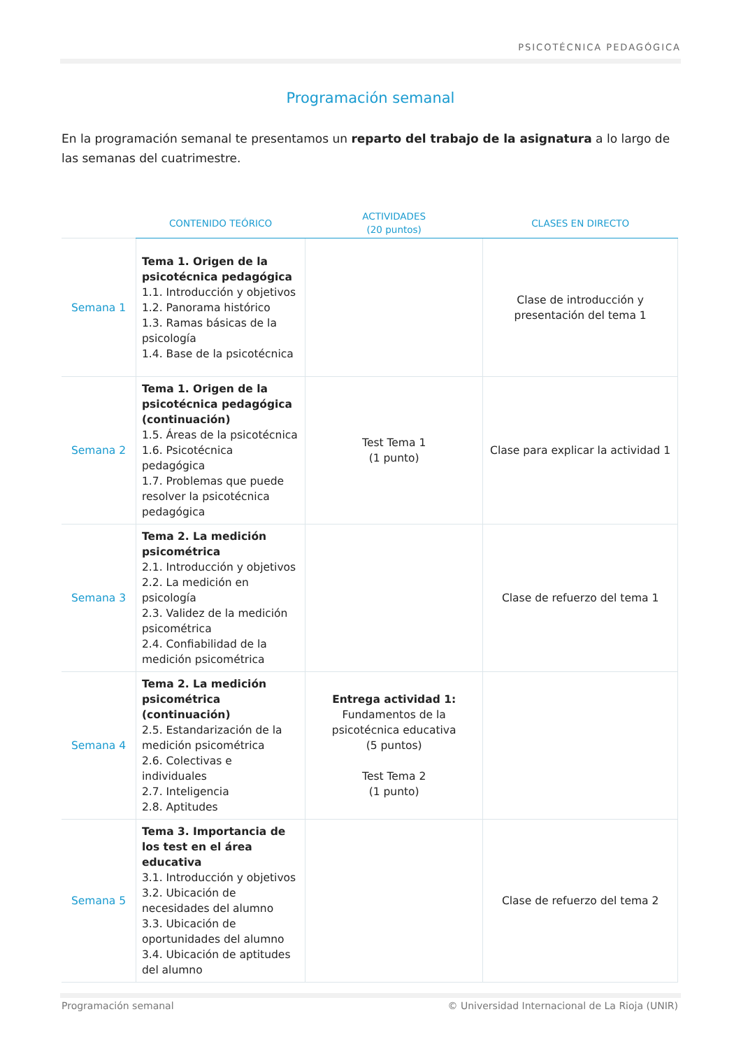PSICOTÉCNICA PEDAGÓGICA
Programación semanal
En la programación semanal te presentamos un reparto del trabajo de la asignatura a lo largo de las semanas del cuatrimestre.
| | CONTENIDO TEÓRICO | ACTIVIDADES (20 puntos) | CLASES EN DIRECTO |
| --- | --- | --- | --- |
| Semana 1 | Tema 1. Origen de la psicotécnica pedagógica 1.1. Introducción y objetivos 1.2. Panorama histórico 1.3. Ramas básicas de la psicología 1.4. Base de la psicotécnica | | Clase de introducción y presentación del tema 1 |
| Semana 2 | Tema 1. Origen de la psicotécnica pedagógica (continuación) 1.5. Áreas de la psicotécnica 1.6. Psicotécnica pedagógica 1.7. Problemas que puede resolver la psicotécnica pedagógica | Test Tema 1 (1 punto) | Clase para explicar la actividad 1 |
| Semana 3 | Tema 2. La medición psicométrica 2.1. Introducción y objetivos 2.2. La medición en psicología 2.3. Validez de la medición psicométrica 2.4. Confiabilidad de la medición psicométrica | | Clase de refuerzo del tema 1 |
| Semana 4 | Tema 2. La medición psicométrica (continuación) 2.5. Estandarización de la medición psicométrica 2.6. Colectivas e individuales 2.7. Inteligencia 2.8. Aptitudes | Entrega actividad 1: Fundamentos de la psicotécnica educativa (5 puntos) Test Tema 2 (1 punto) | |
| Semana 5 | Tema 3. Importancia de los test en el área educativa 3.1. Introducción y objetivos 3.2. Ubicación de necesidades del alumno 3.3. Ubicación de oportunidades del alumno 3.4. Ubicación de aptitudes del alumno | | Clase de refuerzo del tema 2 |
Programación semanal © Universidad Internacional de La Rioja (UNIR)